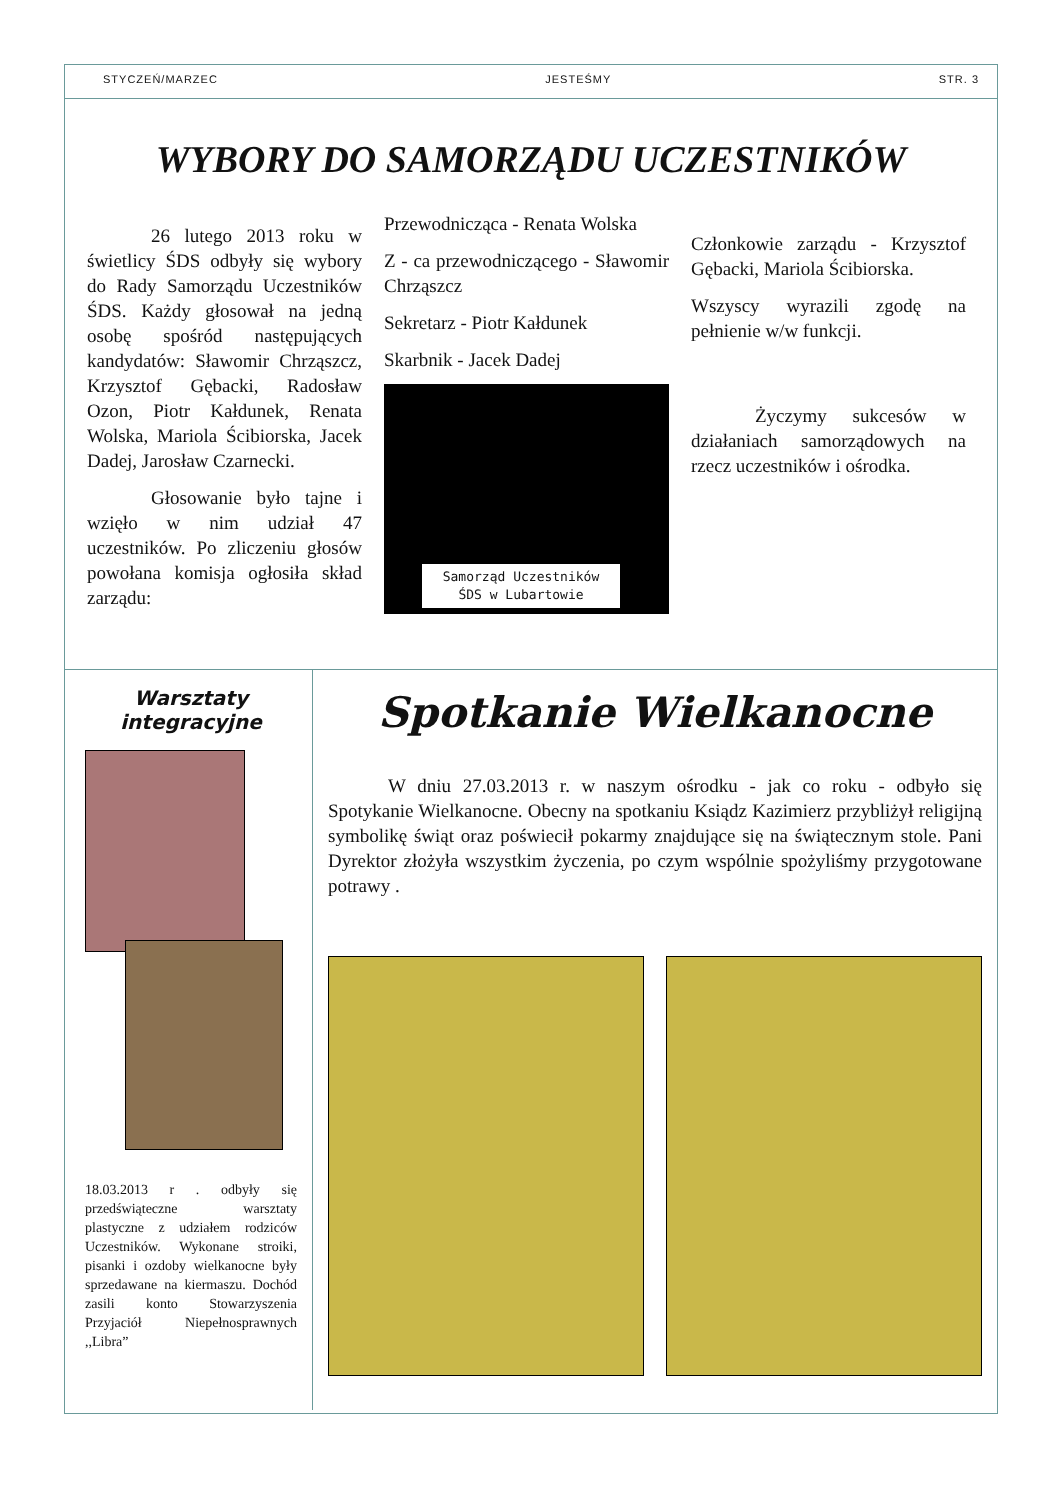STYCZEŃ/MARZEC JESTEŚMY STR. 3
WYBORY DO SAMORZĄDU UCZESTNIKÓW
26 lutego 2013 roku w świetlicy ŚDS odbyły się wybory do Rady Samorządu Uczestników ŚDS. Każdy głosował na jedną osobę spośród następujących kandydatów: Sławomir Chrząszcz, Krzysztof Gębacki, Radosław Ozon, Piotr Kałdunek, Renata Wolska, Mariola Ścibiorska, Jacek Dadej, Jarosław Czarnecki.
Głosowanie było tajne i wzięło w nim udział 47 uczestników. Po zliczeniu głosów powołana komisja ogłosiła skład zarządu:
Przewodnicząca - Renata Wolska
Z - ca przewodniczącego - Sławomir Chrząszcz
Sekretarz - Piotr Kałdunek
Skarbnik - Jacek Dadej
Samorząd Uczestników
ŚDS w Lubartowie
Członkowie zarządu - Krzysztof Gębacki, Mariola Ścibiorska.
Wszyscy wyrazili zgodę na pełnienie w/w funkcji.
Życzymy sukcesów w działaniach samorządowych na rzecz uczestników i ośrodka.
Warsztaty integracyjne
18.03.2013 r . odbyły się przedświąteczne warsztaty plastyczne z udziałem rodziców Uczestników. Wykonane stroiki, pisanki i ozdoby wielkanocne były sprzedawane na kiermaszu. Dochód zasili konto Stowarzyszenia Przyjaciół Niepełnosprawnych ,,Libra”
Spotkanie Wielkanocne
W dniu 27.03.2013 r. w naszym ośrodku - jak co roku - odbyło się Spotykanie Wielkanocne. Obecny na spotkaniu Ksiądz Kazimierz przybliżył religijną symbolikę świąt oraz poświecił pokarmy znajdujące się na świątecznym stole. Pani Dyrektor złożyła wszystkim życzenia, po czym wspólnie spożyliśmy przygotowane potrawy .